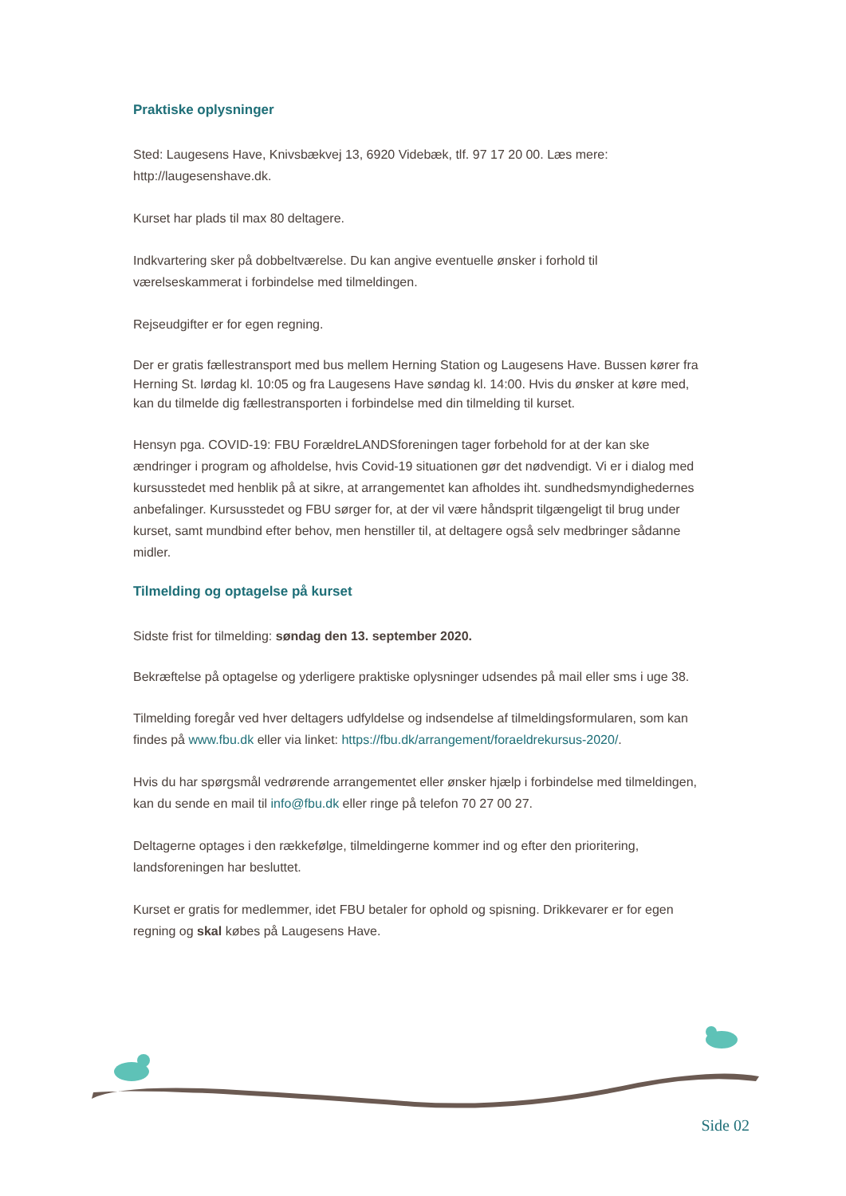Praktiske oplysninger
Sted: Laugesens Have, Knivsbækvej 13, 6920 Videbæk, tlf. 97 17 20 00. Læs mere: http://laugesenshave.dk.
Kurset har plads til max 80 deltagere.
Indkvartering sker på dobbeltværelse. Du kan angive eventuelle ønsker i forhold til værelseskammerat i forbindelse med tilmeldingen.
Rejseudgifter er for egen regning.
Der er gratis fællestransport med bus mellem Herning Station og Laugesens Have. Bussen kører fra Herning St. lørdag kl. 10:05 og fra Laugesens Have søndag kl. 14:00. Hvis du ønsker at køre med, kan du tilmelde dig fællestransporten i forbindelse med din tilmelding til kurset.
Hensyn pga. COVID-19: FBU ForældreLANDSforeningen tager forbehold for at der kan ske ændringer i program og afholdelse, hvis Covid-19 situationen gør det nødvendigt. Vi er i dialog med kursusstedet med henblik på at sikre, at arrangementet kan afholdes iht. sundhedsmyndighedernes anbefalinger. Kursusstedet og FBU sørger for, at der vil være håndsprit tilgængeligt til brug under kurset, samt mundbind efter behov, men henstiller til, at deltagere også selv medbringer sådanne midler.
Tilmelding og optagelse på kurset
Sidste frist for tilmelding: søndag den 13. september 2020.
Bekræftelse på optagelse og yderligere praktiske oplysninger udsendes på mail eller sms i uge 38.
Tilmelding foregår ved hver deltagers udfyldelse og indsendelse af tilmeldingsformularen, som kan findes på www.fbu.dk eller via linket: https://fbu.dk/arrangement/foraeldrekursus-2020/.
Hvis du har spørgsmål vedrørende arrangementet eller ønsker hjælp i forbindelse med tilmeldingen, kan du sende en mail til info@fbu.dk eller ringe på telefon 70 27 00 27.
Deltagerne optages i den rækkefølge, tilmeldingerne kommer ind og efter den prioritering, landsforeningen har besluttet.
Kurset er gratis for medlemmer, idet FBU betaler for ophold og spisning. Drikkevarer er for egen regning og skal købes på Laugesens Have.
Side 02